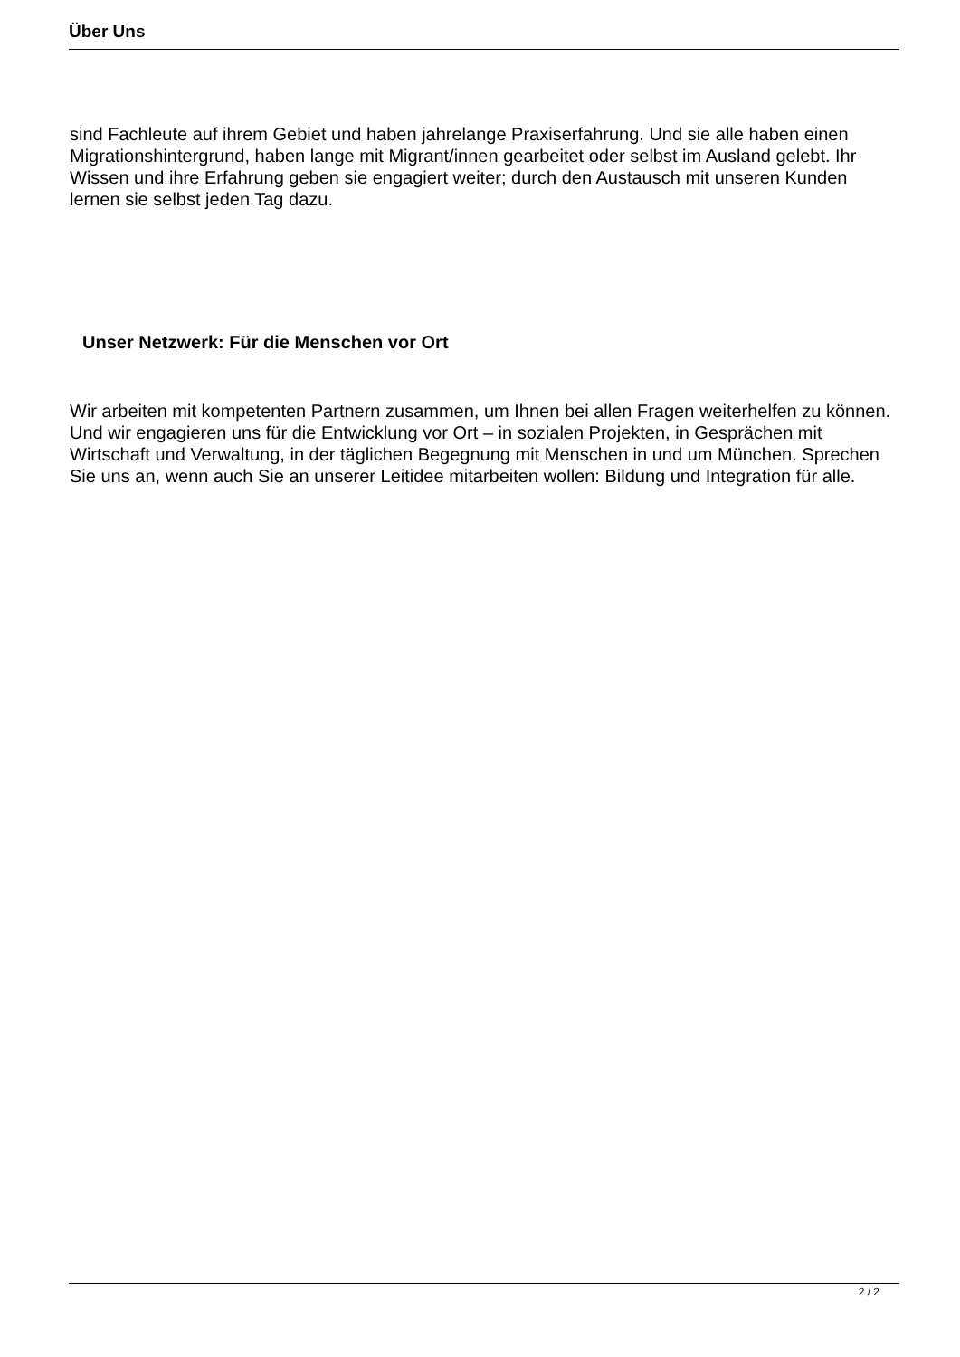Über Uns
sind Fachleute auf ihrem Gebiet und haben jahrelange Praxiserfahrung. Und sie alle haben einen Migrationshintergrund, haben lange mit Migrant/innen gearbeitet oder selbst im Ausland gelebt. Ihr Wissen und ihre Erfahrung geben sie engagiert weiter; durch den Austausch mit unseren Kunden lernen sie selbst jeden Tag dazu.
Unser Netzwerk: Für die Menschen vor Ort
Wir arbeiten mit kompetenten Partnern zusammen, um Ihnen bei allen Fragen weiterhelfen zu können. Und wir engagieren uns für die Entwicklung vor Ort – in sozialen Projekten, in Gesprächen mit Wirtschaft und Verwaltung, in der täglichen Begegnung mit Menschen in und um München. Sprechen Sie uns an, wenn auch Sie an unserer Leitidee mitarbeiten wollen: Bildung und Integration für alle.
2 / 2